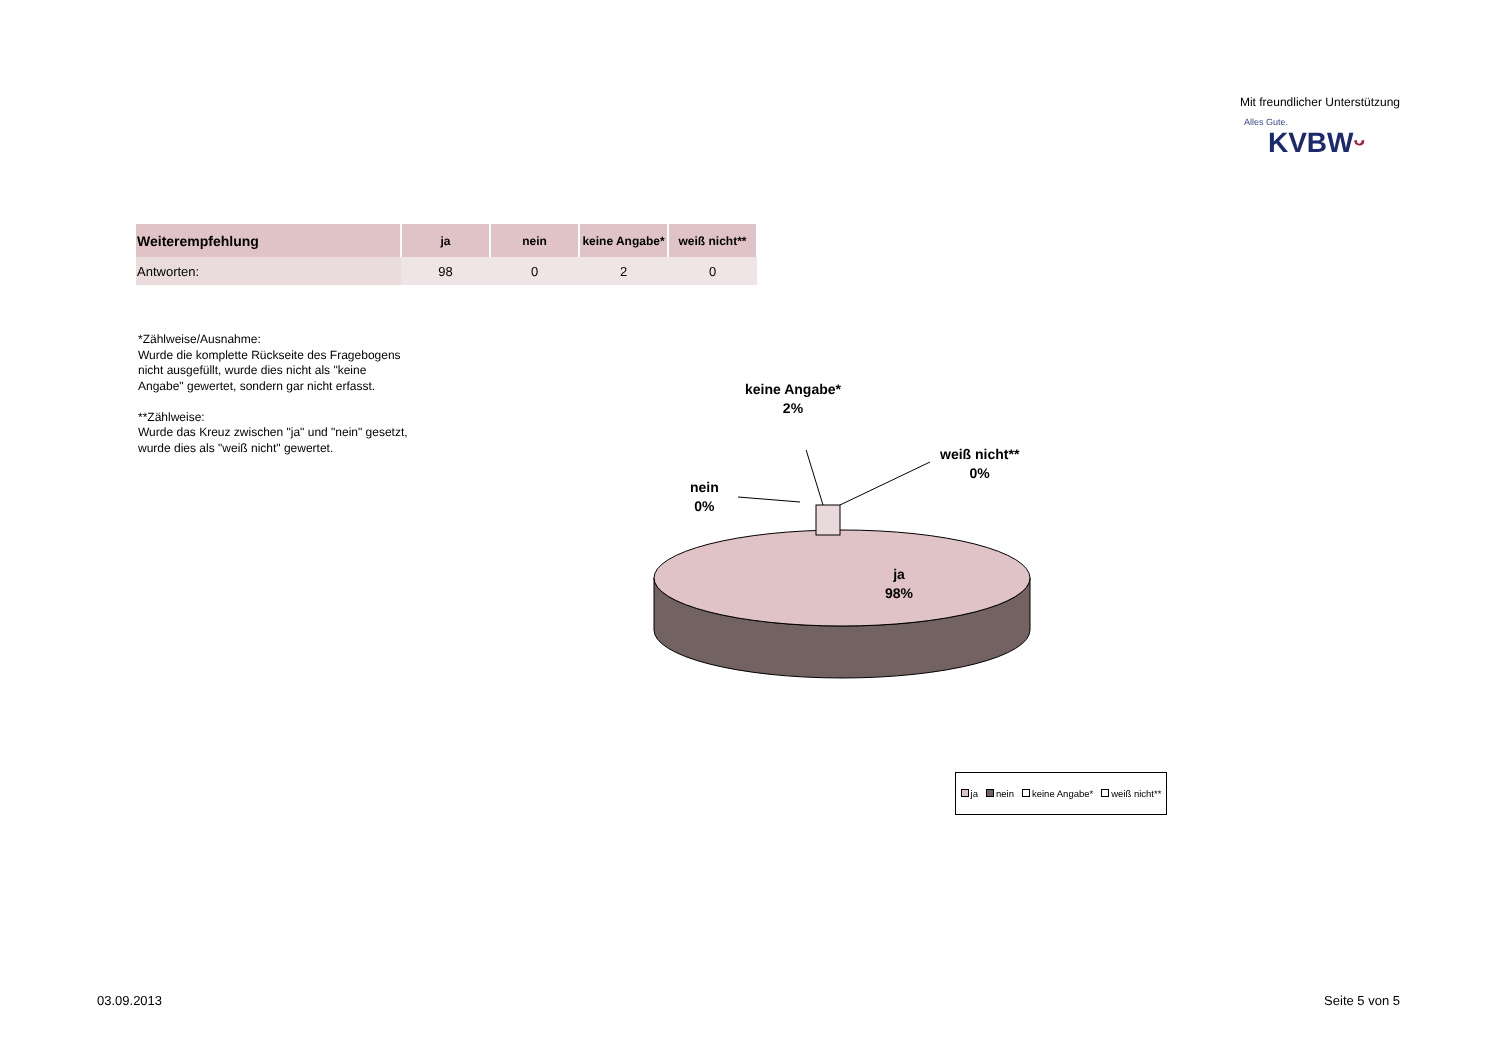Mit freundlicher Unterstützung
Alles Gute.
KVBWᵕ
| Weiterempfehlung | ja | nein | keine Angabe* | weiß nicht** |
| --- | --- | --- | --- | --- |
| Antworten: | 98 | 0 | 2 | 0 |
*Zählweise/Ausnahme:
Wurde die komplette Rückseite des Fragebogens nicht ausgefüllt, wurde dies nicht als "keine Angabe" gewertet, sondern gar nicht erfasst.
**Zählweise:
Wurde das Kreuz zwischen "ja" und "nein" gesetzt, wurde dies als "weiß nicht" gewertet.
keine Angabe*
2%
weiß nicht**
0%
nein
0%
ja
98%
ja nein keine Angabe* weiß nicht**
03.09.2013 Seite 5 von 5